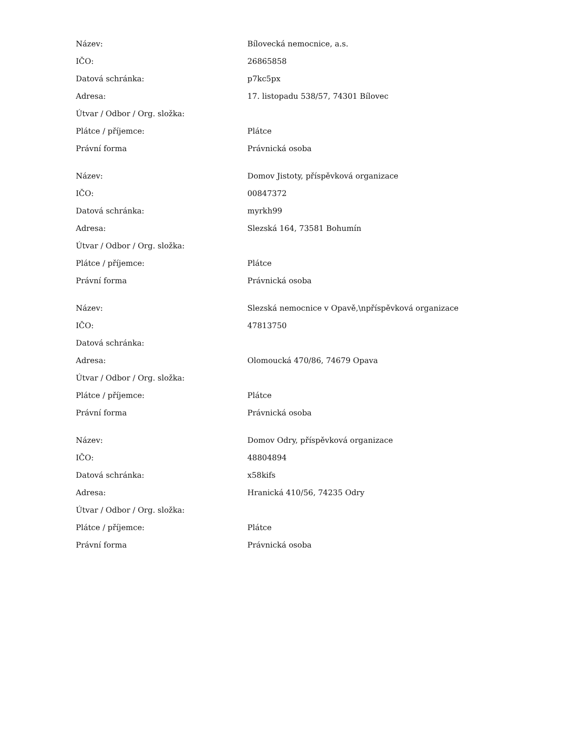| Název: | Bílovecká nemocnice, a.s. |
| IČO: | 26865858 |
| Datová schránka: | p7kc5px |
| Adresa: | 17. listopadu 538/57, 74301 Bílovec |
| Útvar / Odbor / Org. složka: | |
| Plátce / příjemce: | Plátce |
| Právní forma | Právnická osoba |
| Název: | Domov Jistoty, příspěvková organizace |
| IČO: | 00847372 |
| Datová schránka: | myrkh99 |
| Adresa: | Slezská 164, 73581 Bohumín |
| Útvar / Odbor / Org. složka: | |
| Plátce / příjemce: | Plátce |
| Právní forma | Právnická osoba |
| Název: | Slezská nemocnice v Opavě,\npříspěvková organizace |
| IČO: | 47813750 |
| Datová schránka: | |
| Adresa: | Olomoucká 470/86, 74679 Opava |
| Útvar / Odbor / Org. složka: | |
| Plátce / příjemce: | Plátce |
| Právní forma | Právnická osoba |
| Název: | Domov Odry, příspěvková organizace |
| IČO: | 48804894 |
| Datová schránka: | x58kifs |
| Adresa: | Hranická 410/56, 74235 Odry |
| Útvar / Odbor / Org. složka: | |
| Plátce / příjemce: | Plátce |
| Právní forma | Právnická osoba |